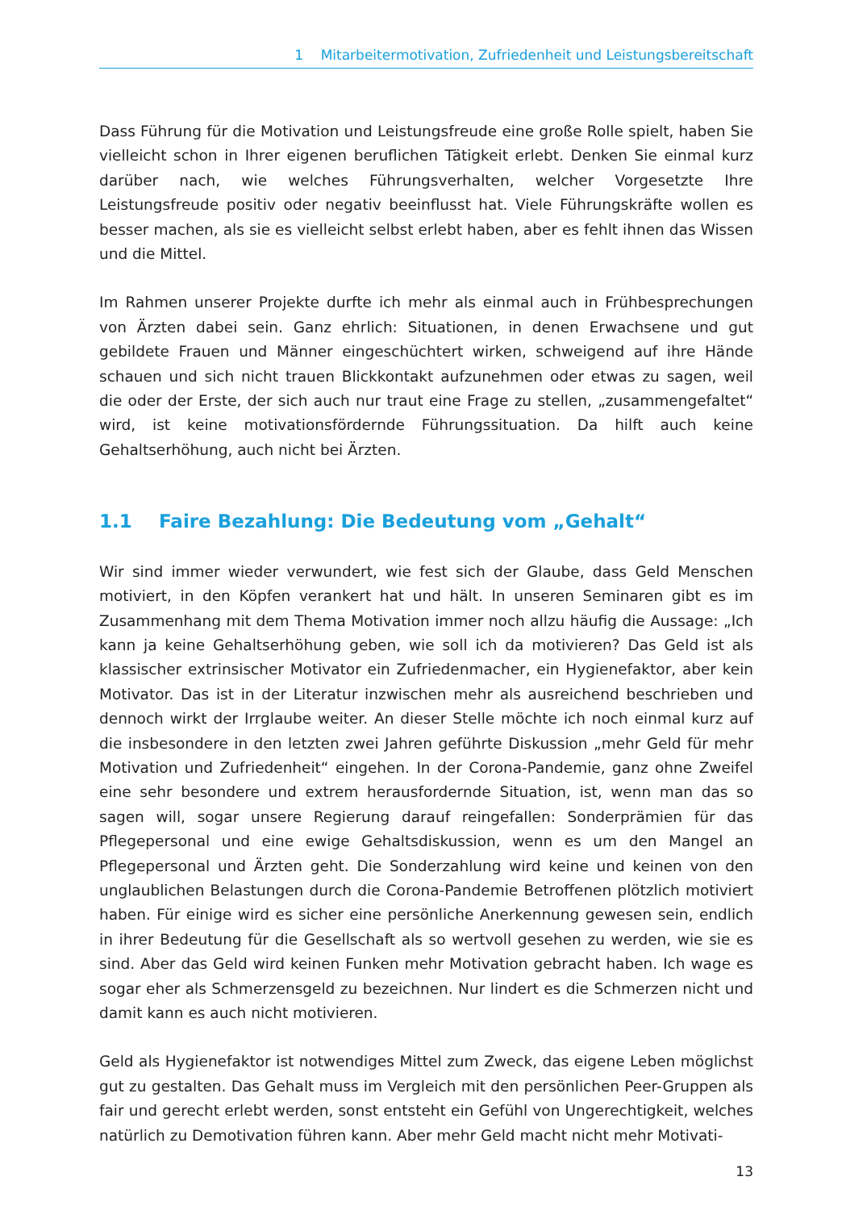1 Mitarbeitermotivation, Zufriedenheit und Leistungsbereitschaft
Dass Führung für die Motivation und Leistungsfreude eine große Rolle spielt, haben Sie vielleicht schon in Ihrer eigenen beruflichen Tätigkeit erlebt. Denken Sie einmal kurz darüber nach, wie welches Führungsverhalten, welcher Vorgesetzte Ihre Leistungsfreude positiv oder negativ beeinflusst hat. Viele Führungskräfte wollen es besser machen, als sie es vielleicht selbst erlebt haben, aber es fehlt ihnen das Wissen und die Mittel.
Im Rahmen unserer Projekte durfte ich mehr als einmal auch in Frühbesprechungen von Ärzten dabei sein. Ganz ehrlich: Situationen, in denen Erwachsene und gut gebildete Frauen und Männer eingeschüchtert wirken, schweigend auf ihre Hände schauen und sich nicht trauen Blickkontakt aufzunehmen oder etwas zu sagen, weil die oder der Erste, der sich auch nur traut eine Frage zu stellen, „zusammengefaltet“ wird, ist keine motivationsfördernde Führungssituation. Da hilft auch keine Gehaltserhöhung, auch nicht bei Ärzten.
1.1 Faire Bezahlung: Die Bedeutung vom „Gehalt“
Wir sind immer wieder verwundert, wie fest sich der Glaube, dass Geld Menschen motiviert, in den Köpfen verankert hat und hält. In unseren Seminaren gibt es im Zusammenhang mit dem Thema Motivation immer noch allzu häufig die Aussage: „Ich kann ja keine Gehaltserhöhung geben, wie soll ich da motivieren? Das Geld ist als klassischer extrinsischer Motivator ein Zufriedenmacher, ein Hygienefaktor, aber kein Motivator. Das ist in der Literatur inzwischen mehr als ausreichend beschrieben und dennoch wirkt der Irrglaube weiter. An dieser Stelle möchte ich noch einmal kurz auf die insbesondere in den letzten zwei Jahren geführte Diskussion „mehr Geld für mehr Motivation und Zufriedenheit“ eingehen. In der Corona-Pandemie, ganz ohne Zweifel eine sehr besondere und extrem herausfordernde Situation, ist, wenn man das so sagen will, sogar unsere Regierung darauf reingefallen: Sonderprämien für das Pflegepersonal und eine ewige Gehaltsdiskussion, wenn es um den Mangel an Pflegepersonal und Ärzten geht. Die Sonderzahlung wird keine und keinen von den unglaublichen Belastungen durch die Corona-Pandemie Betroffenen plötzlich motiviert haben. Für einige wird es sicher eine persönliche Anerkennung gewesen sein, endlich in ihrer Bedeutung für die Gesellschaft als so wertvoll gesehen zu werden, wie sie es sind. Aber das Geld wird keinen Funken mehr Motivation gebracht haben. Ich wage es sogar eher als Schmerzensgeld zu bezeichnen. Nur lindert es die Schmerzen nicht und damit kann es auch nicht motivieren.
Geld als Hygienefaktor ist notwendiges Mittel zum Zweck, das eigene Leben möglichst gut zu gestalten. Das Gehalt muss im Vergleich mit den persönlichen Peer-Gruppen als fair und gerecht erlebt werden, sonst entsteht ein Gefühl von Ungerechtigkeit, welches natürlich zu Demotivation führen kann. Aber mehr Geld macht nicht mehr Motivati-
13